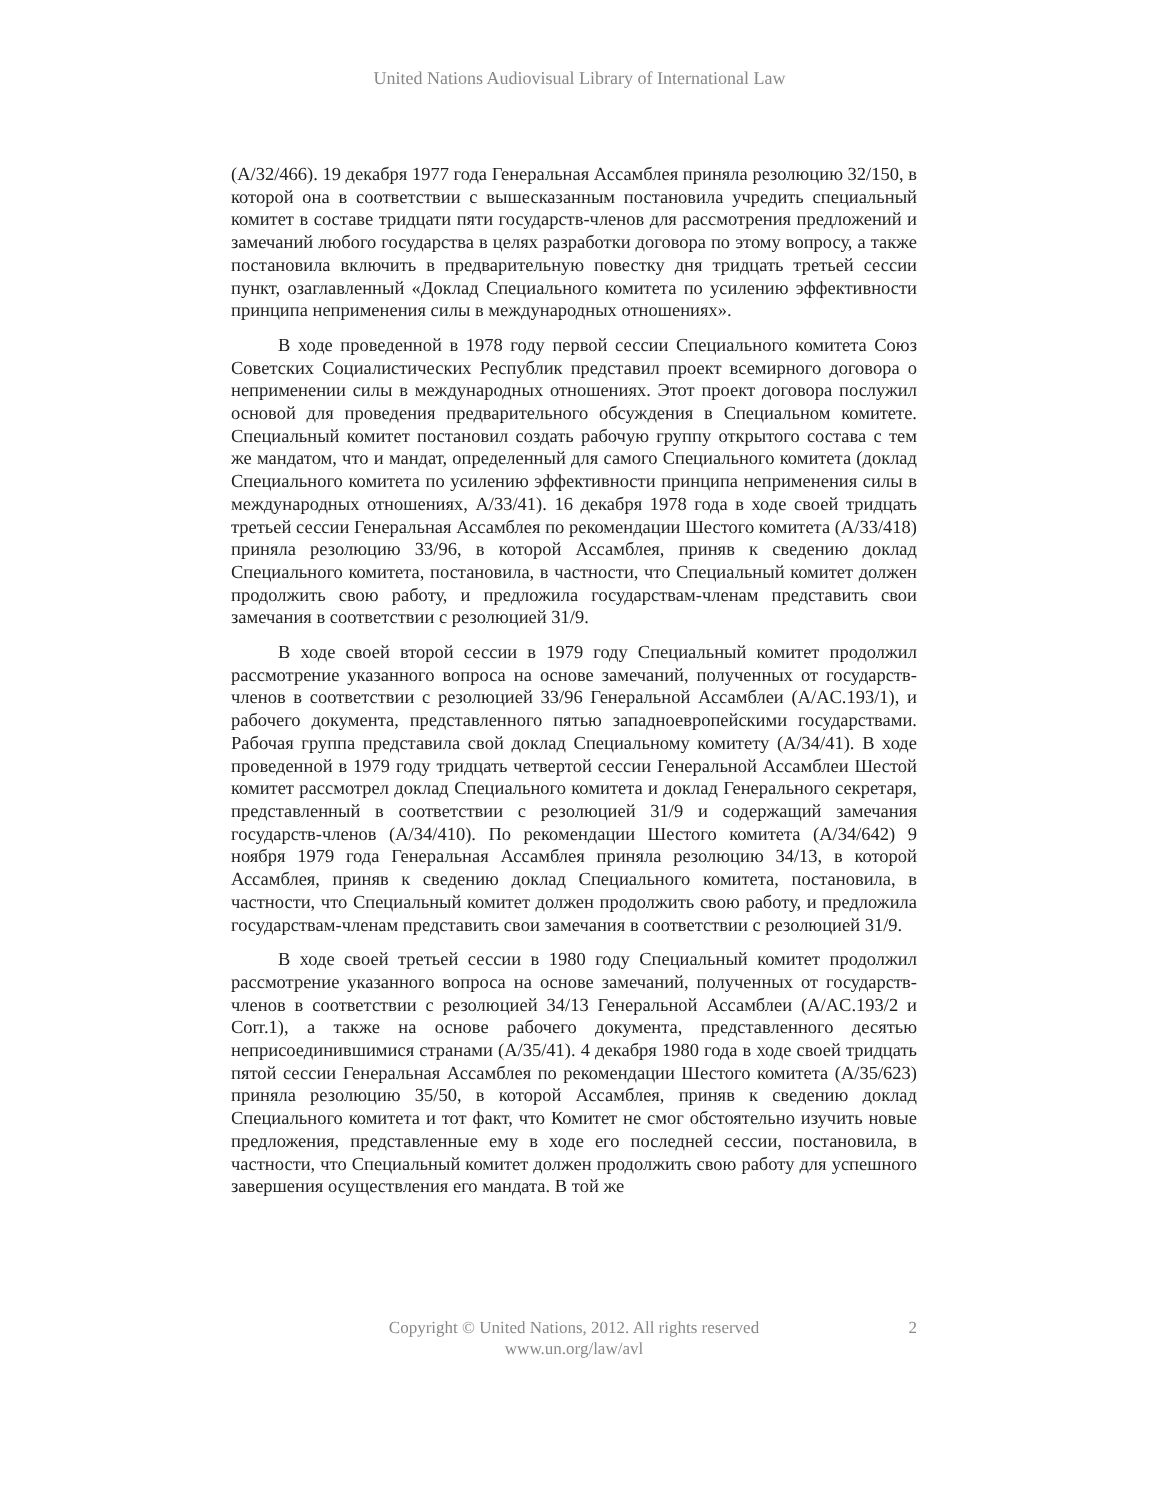United Nations Audiovisual Library of International Law
(A/32/466). 19 декабря 1977 года Генеральная Ассамблея приняла резолюцию 32/150, в которой она в соответствии с вышесказанным постановила учредить специальный комитет в составе тридцати пяти государств-членов для рассмотрения предложений и замечаний любого государства в целях разработки договора по этому вопросу, а также постановила включить в предварительную повестку дня тридцать третьей сессии пункт, озаглавленный «Доклад Специального комитета по усилению эффективности принципа неприменения силы в международных отношениях».
В ходе проведенной в 1978 году первой сессии Специального комитета Союз Советских Социалистических Республик представил проект всемирного договора о неприменении силы в международных отношениях. Этот проект договора послужил основой для проведения предварительного обсуждения в Специальном комитете. Специальный комитет постановил создать рабочую группу открытого состава с тем же мандатом, что и мандат, определенный для самого Специального комитета (доклад Специального комитета по усилению эффективности принципа неприменения силы в международных отношениях, A/33/41). 16 декабря 1978 года в ходе своей тридцать третьей сессии Генеральная Ассамблея по рекомендации Шестого комитета (A/33/418) приняла резолюцию 33/96, в которой Ассамблея, приняв к сведению доклад Специального комитета, постановила, в частности, что Специальный комитет должен продолжить свою работу, и предложила государствам-членам представить свои замечания в соответствии с резолюцией 31/9.
В ходе своей второй сессии в 1979 году Специальный комитет продолжил рассмотрение указанного вопроса на основе замечаний, полученных от государств-членов в соответствии с резолюцией 33/96 Генеральной Ассамблеи (A/AC.193/1), и рабочего документа, представленного пятью западноевропейскими государствами. Рабочая группа представила свой доклад Специальному комитету (A/34/41). В ходе проведенной в 1979 году тридцать четвертой сессии Генеральной Ассамблеи Шестой комитет рассмотрел доклад Специального комитета и доклад Генерального секретаря, представленный в соответствии с резолюцией 31/9 и содержащий замечания государств-членов (A/34/410). По рекомендации Шестого комитета (A/34/642) 9 ноября 1979 года Генеральная Ассамблея приняла резолюцию 34/13, в которой Ассамблея, приняв к сведению доклад Специального комитета, постановила, в частности, что Специальный комитет должен продолжить свою работу, и предложила государствам-членам представить свои замечания в соответствии с резолюцией 31/9.
В ходе своей третьей сессии в 1980 году Специальный комитет продолжил рассмотрение указанного вопроса на основе замечаний, полученных от государств-членов в соответствии с резолюцией 34/13 Генеральной Ассамблеи (A/AC.193/2 и Corr.1), а также на основе рабочего документа, представленного десятью неприсоединившимися странами (A/35/41). 4 декабря 1980 года в ходе своей тридцать пятой сессии Генеральная Ассамблея по рекомендации Шестого комитета (A/35/623) приняла резолюцию 35/50, в которой Ассамблея, приняв к сведению доклад Специального комитета и тот факт, что Комитет не смог обстоятельно изучить новые предложения, представленные ему в ходе его последней сессии, постановила, в частности, что Специальный комитет должен продолжить свою работу для успешного завершения осуществления его мандата. В той же
Copyright © United Nations, 2012. All rights reserved
www.un.org/law/avl
2